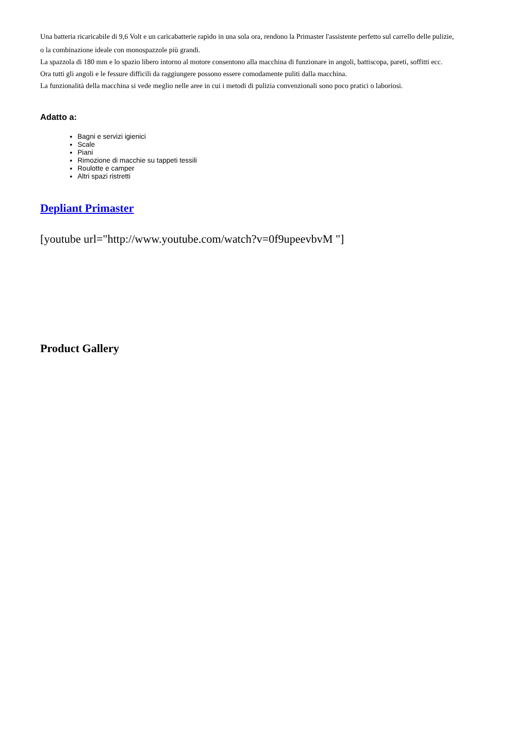Una batteria ricaricabile di 9,6 Volt e un caricabatterie rapido in una sola ora, rendono la Primaster l'assistente perfetto sul carrello delle pulizie,
o la combinazione ideale con monospazzole più grandi.
La spazzola di 180 mm e lo spazio libero intorno al motore consentono alla macchina di funzionare in angoli, battiscopa, pareti, soffitti ecc.
Ora tutti gli angoli e le fessure difficili da raggiungere possono essere comodamente puliti dalla macchina.
La funzionalità della macchina si vede meglio nelle aree in cui i metodi di pulizia convenzionali sono poco pratici o laboriosi.
Adatto a:
Bagni e servizi igienici
Scale
Piani
Rimozione di macchie su tappeti tessili
Roulotte e camper
Altri spazi ristretti
Depliant Primaster
[youtube url="http://www.youtube.com/watch?v=0f9upeevbvM "]
Product Gallery